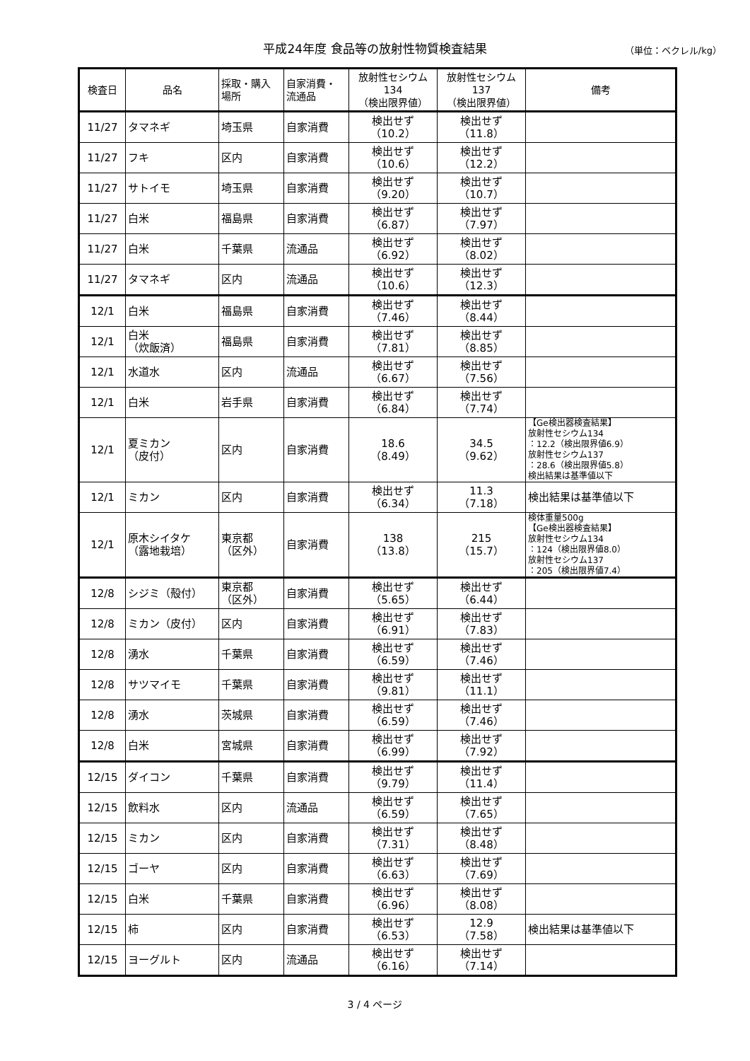平成24年度 食品等の放射性物質検査結果
（単位：ベクレル/kg）
| 検査日 | 品名 | 採取・購入 場所 | 自家消費・ 流通品 | 放射性セシウム 134 （検出限界値） | 放射性セシウム 137 （検出限界値） | 備考 |
| --- | --- | --- | --- | --- | --- | --- |
| 11/27 | タマネギ | 埼玉県 | 自家消費 | 検出せず （10.2） | 検出せず （11.8） | |
| 11/27 | フキ | 区内 | 自家消費 | 検出せず （10.6） | 検出せず （12.2） | |
| 11/27 | サトイモ | 埼玉県 | 自家消費 | 検出せず （9.20） | 検出せず （10.7） | |
| 11/27 | 白米 | 福島県 | 自家消費 | 検出せず （6.87） | 検出せず （7.97） | |
| 11/27 | 白米 | 千葉県 | 流通品 | 検出せず （6.92） | 検出せず （8.02） | |
| 11/27 | タマネギ | 区内 | 流通品 | 検出せず （10.6） | 検出せず （12.3） | |
| 12/1 | 白米 | 福島県 | 自家消費 | 検出せず （7.46） | 検出せず （8.44） | |
| 12/1 | 白米 （炊飯済） | 福島県 | 自家消費 | 検出せず （7.81） | 検出せず （8.85） | |
| 12/1 | 水道水 | 区内 | 流通品 | 検出せず （6.67） | 検出せず （7.56） | |
| 12/1 | 白米 | 岩手県 | 自家消費 | 検出せず （6.84） | 検出せず （7.74） | |
| 12/1 | 夏ミカン （皮付） | 区内 | 自家消費 | 18.6 （8.49） | 34.5 （9.62） | 【Ge検出器検査結果】 放射性セシウム134 ：12.2（検出限界値6.9） 放射性セシウム137 ：28.6（検出限界値5.8） 検出結果は基準値以下 |
| 12/1 | ミカン | 区内 | 自家消費 | 検出せず （6.34） | 11.3 （7.18） | 検出結果は基準値以下 |
| 12/1 | 原木シイタケ （露地栽培） | 東京都 （区外） | 自家消費 | 138 （13.8） | 215 （15.7） | 検体重量500g 【Ge検出器検査結果】 放射性セシウム134 ：124（検出限界値8.0） 放射性セシウム137 ：205（検出限界値7.4） |
| 12/8 | シジミ（殻付） | 東京都 （区外） | 自家消費 | 検出せず （5.65） | 検出せず （6.44） | |
| 12/8 | ミカン（皮付） | 区内 | 自家消費 | 検出せず （6.91） | 検出せず （7.83） | |
| 12/8 | 湧水 | 千葉県 | 自家消費 | 検出せず （6.59） | 検出せず （7.46） | |
| 12/8 | サツマイモ | 千葉県 | 自家消費 | 検出せず （9.81） | 検出せず （11.1） | |
| 12/8 | 湧水 | 茨城県 | 自家消費 | 検出せず （6.59） | 検出せず （7.46） | |
| 12/8 | 白米 | 宮城県 | 自家消費 | 検出せず （6.99） | 検出せず （7.92） | |
| 12/15 | ダイコン | 千葉県 | 自家消費 | 検出せず （9.79） | 検出せず （11.4） | |
| 12/15 | 飲料水 | 区内 | 流通品 | 検出せず （6.59） | 検出せず （7.65） | |
| 12/15 | ミカン | 区内 | 自家消費 | 検出せず （7.31） | 検出せず （8.48） | |
| 12/15 | ゴーヤ | 区内 | 自家消費 | 検出せず （6.63） | 検出せず （7.69） | |
| 12/15 | 白米 | 千葉県 | 自家消費 | 検出せず （6.96） | 検出せず （8.08） | |
| 12/15 | 柿 | 区内 | 自家消費 | 検出せず （6.53） | 12.9 （7.58） | 検出結果は基準値以下 |
| 12/15 | ヨーグルト | 区内 | 流通品 | 検出せず （6.16） | 検出せず （7.14） | |
3 / 4 ページ